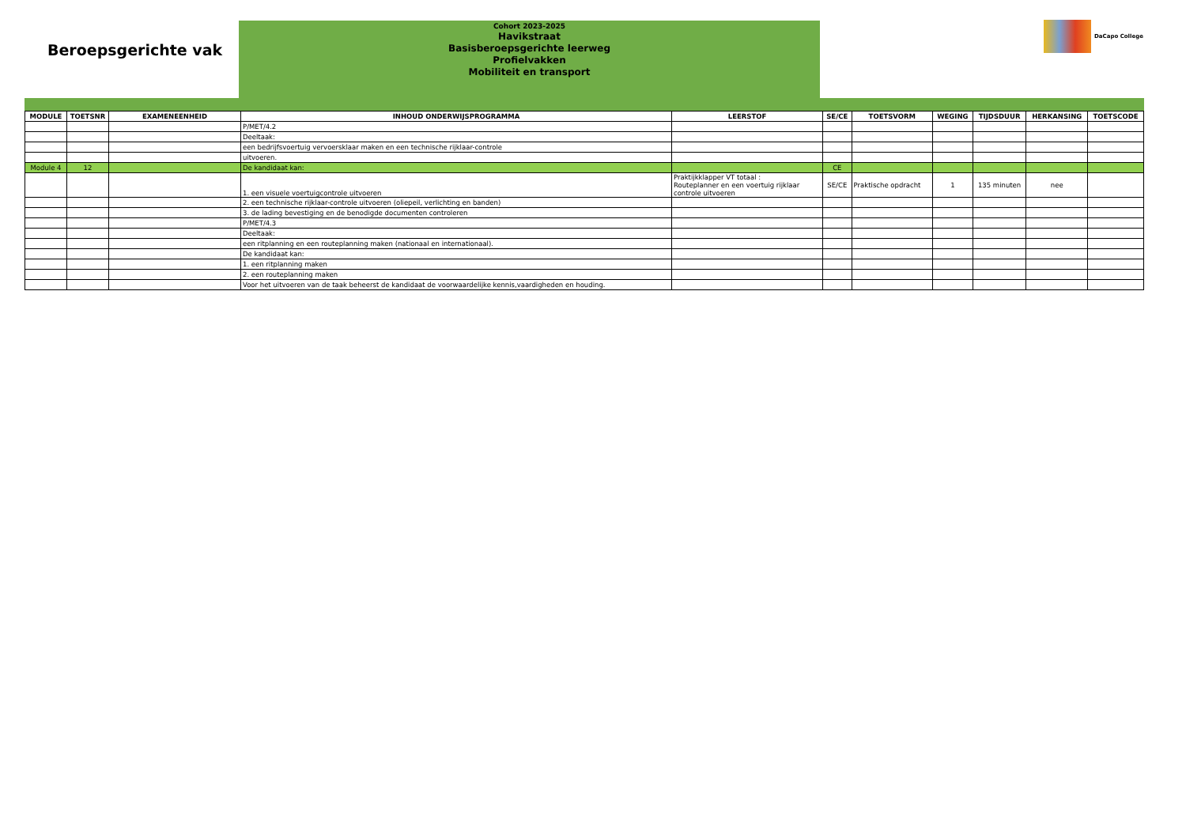Beroepsgerichte vak
Cohort 2023-2025
Havikstraat
Basisberoepsgerichte leerweg
Profielvakken
Mobiliteit en transport
DaCapo College
| MODULE | TOETSNR | EXAMENEENHEID | INHOUD ONDERWIJSPROGRAMMA | LEERSTOF | SE/CE | TOETSVORM | WEGING | TIJDSDUUR | HERKANSING | TOETSCODE |
| --- | --- | --- | --- | --- | --- | --- | --- | --- | --- | --- |
| | | | P/MET/4.2 | | | | | | | |
| | | | Deeltaak: | | | | | | | |
| | | | een bedrijfsvoertuig vervoersklaar maken en een technische rijklaar-controle | | | | | | | |
| | | | uitvoeren. | | | | | | | |
| Module 4 | 12 | | De kandidaat kan: | | CE | | | | | |
| | | | 1. een visuele voertuigcontrole uitvoeren | Praktijkklapper VT totaal : Routeplanner en een voertuig rijklaar controle uitvoeren | SE/CE | Praktische opdracht | 1 | 135 minuten | nee | |
| | | | 2. een technische rijklaar-controle uitvoeren (oliepeil, verlichting en banden) | | | | | | | |
| | | | 3. de lading bevestiging en de benodigde documenten controleren | | | | | | | |
| | | | P/MET/4.3 | | | | | | | |
| | | | Deeltaak: | | | | | | | |
| | | | een ritplanning en een routeplanning maken (nationaal en internationaal). | | | | | | | |
| | | | De kandidaat kan: | | | | | | | |
| | | | 1. een ritplanning maken | | | | | | | |
| | | | 2. een routeplanning maken | | | | | | | |
| | | | Voor het uitvoeren van de taak beheerst de kandidaat de voorwaardelijke kennis,vaardigheden en houding. | | | | | | | |